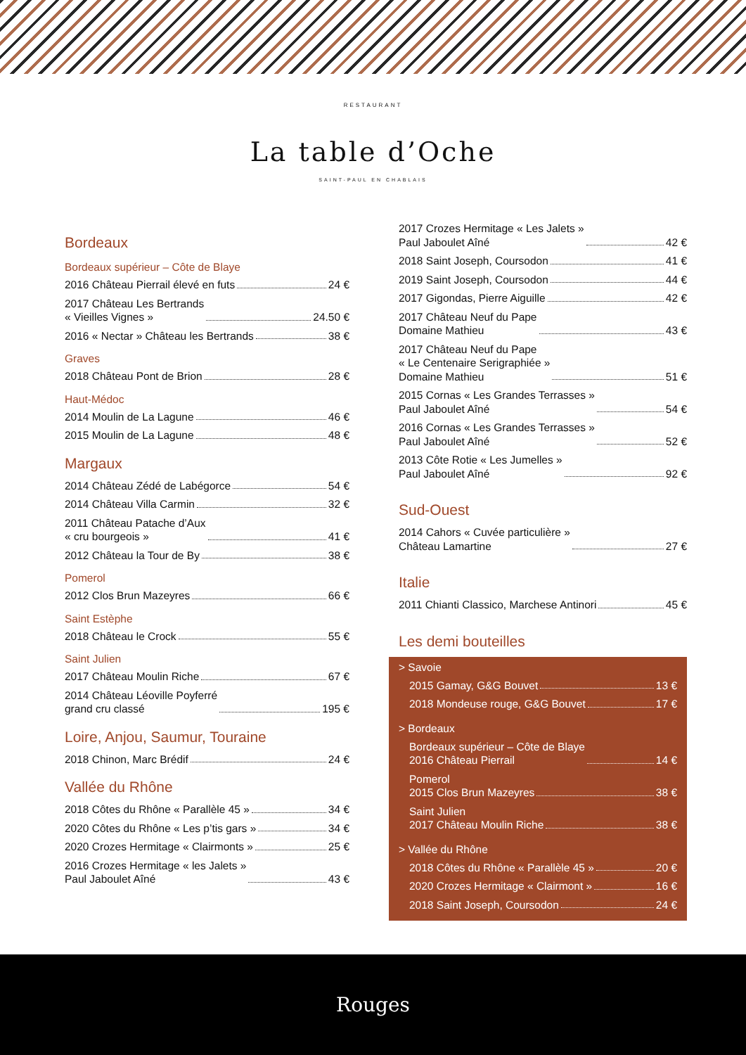RESTAURANT
La table d’Oche
SAINT-PAUL EN CHABLAIS
Bordeaux
Bordeaux supérieur – Côte de Blaye
2016 Château Pierrail élevé en futs 24 €
2017 Château Les Bertrands
« Vieilles Vignes » 24.50 €
2016 « Nectar » Château les Bertrands 38 €
Graves
2018 Château Pont de Brion 28 €
Haut-Médoc
2014 Moulin de La Lagune 46 €
2015 Moulin de La Lagune 48 €
Margaux
2014 Château Zédé de Labégorce 54 €
2014 Château Villa Carmin 32 €
2011 Château Patache d’Aux
« cru bourgeois » 41 €
2012 Château la Tour de By 38 €
Pomerol
2012 Clos Brun Mazeyres 66 €
Saint Estèphe
2018 Château le Crock 55 €
Saint Julien
2017 Château Moulin Riche 67 €
2014 Château Léoville Poyferré
grand cru classé 195 €
Loire, Anjou, Saumur, Touraine
2018 Chinon, Marc Brédif 24 €
Vallée du Rhône
2018 Côtes du Rhône « Parallèle 45 » 34 €
2020 Côtes du Rhône « Les p’tis gars » 34 €
2020 Crozes Hermitage « Clairmonts » 25 €
2016 Crozes Hermitage « les Jalets »
Paul Jaboulet Aîné 43 €
2017 Crozes Hermitage « Les Jalets »
Paul Jaboulet Aîné 42 €
2018 Saint Joseph, Coursodon 41 €
2019 Saint Joseph, Coursodon 44 €
2017 Gigondas, Pierre Aiguille 42 €
2017 Château Neuf du Pape
Domaine Mathieu 43 €
2017 Château Neuf du Pape
« Le Centenaire Serigraphiée »
Domaine Mathieu 51 €
2015 Cornas « Les Grandes Terrasses »
Paul Jaboulet Aîné 54 €
2016 Cornas « Les Grandes Terrasses »
Paul Jaboulet Aîné 52 €
2013 Côte Rotie « Les Jumelles »
Paul Jaboulet Aîné 92 €
Sud-Ouest
2014 Cahors « Cuvée particulière »
Château Lamartine 27 €
Italie
2011 Chianti Classico, Marchese Antinori 45 €
Les demi bouteilles
> Savoie
2015 Gamay, G&G Bouvet 13 €
2018 Mondeuse rouge, G&G Bouvet 17 €
> Bordeaux
Bordeaux supérieur – Côte de Blaye
2016 Château Pierrail 14 €
Pomerol
2015 Clos Brun Mazeyres 38 €
Saint Julien
2017 Château Moulin Riche 38 €
> Vallée du Rhône
2018 Côtes du Rhône « Parallèle 45 » 20 €
2020 Crozes Hermitage « Clairmont » 16 €
2018 Saint Joseph, Coursodon 24 €
Rouges